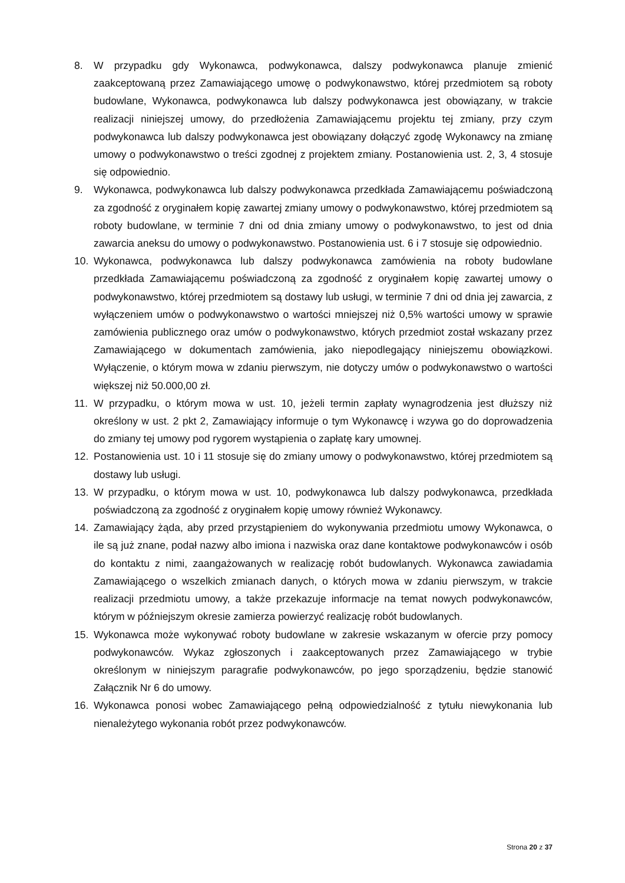8. W przypadku gdy Wykonawca, podwykonawca, dalszy podwykonawca planuje zmienić zaakceptowaną przez Zamawiającego umowę o podwykonawstwo, której przedmiotem są roboty budowlane, Wykonawca, podwykonawca lub dalszy podwykonawca jest obowiązany, w trakcie realizacji niniejszej umowy, do przedłożenia Zamawiającemu projektu tej zmiany, przy czym podwykonawca lub dalszy podwykonawca jest obowiązany dołączyć zgodę Wykonawcy na zmianę umowy o podwykonawstwo o treści zgodnej z projektem zmiany. Postanowienia ust. 2, 3, 4 stosuje się odpowiednio.
9. Wykonawca, podwykonawca lub dalszy podwykonawca przedkłada Zamawiającemu poświadczoną za zgodność z oryginałem kopię zawartej zmiany umowy o podwykonawstwo, której przedmiotem są roboty budowlane, w terminie 7 dni od dnia zmiany umowy o podwykonawstwo, to jest od dnia zawarcia aneksu do umowy o podwykonawstwo. Postanowienia ust. 6 i 7 stosuje się odpowiednio.
10. Wykonawca, podwykonawca lub dalszy podwykonawca zamówienia na roboty budowlane przedkłada Zamawiającemu poświadczoną za zgodność z oryginałem kopię zawartej umowy o podwykonawstwo, której przedmiotem są dostawy lub usługi, w terminie 7 dni od dnia jej zawarcia, z wyłączeniem umów o podwykonawstwo o wartości mniejszej niż 0,5% wartości umowy w sprawie zamówienia publicznego oraz umów o podwykonawstwo, których przedmiot został wskazany przez Zamawiającego w dokumentach zamówienia, jako niepodlegający niniejszemu obowiązkowi. Wyłączenie, o którym mowa w zdaniu pierwszym, nie dotyczy umów o podwykonawstwo o wartości większej niż 50.000,00 zł.
11. W przypadku, o którym mowa w ust. 10, jeżeli termin zapłaty wynagrodzenia jest dłuższy niż określony w ust. 2 pkt 2, Zamawiający informuje o tym Wykonawcę i wzywa go do doprowadzenia do zmiany tej umowy pod rygorem wystąpienia o zapłatę kary umownej.
12. Postanowienia ust. 10 i 11 stosuje się do zmiany umowy o podwykonawstwo, której przedmiotem są dostawy lub usługi.
13. W przypadku, o którym mowa w ust. 10, podwykonawca lub dalszy podwykonawca, przedkłada poświadczoną za zgodność z oryginałem kopię umowy również Wykonawcy.
14. Zamawiający żąda, aby przed przystąpieniem do wykonywania przedmiotu umowy Wykonawca, o ile są już znane, podał nazwy albo imiona i nazwiska oraz dane kontaktowe podwykonawców i osób do kontaktu z nimi, zaangażowanych w realizację robót budowlanych. Wykonawca zawiadamia Zamawiającego o wszelkich zmianach danych, o których mowa w zdaniu pierwszym, w trakcie realizacji przedmiotu umowy, a także przekazuje informacje na temat nowych podwykonawców, którym w późniejszym okresie zamierza powierzyć realizację robót budowlanych.
15. Wykonawca może wykonywać roboty budowlane w zakresie wskazanym w ofercie przy pomocy podwykonawców. Wykaz zgłoszonych i zaakceptowanych przez Zamawiającego w trybie określonym w niniejszym paragrafie podwykonawców, po jego sporządzeniu, będzie stanowić Załącznik Nr 6 do umowy.
16. Wykonawca ponosi wobec Zamawiającego pełną odpowiedzialność z tytułu niewykonania lub nienależytego wykonania robót przez podwykonawców.
Strona 20 z 37